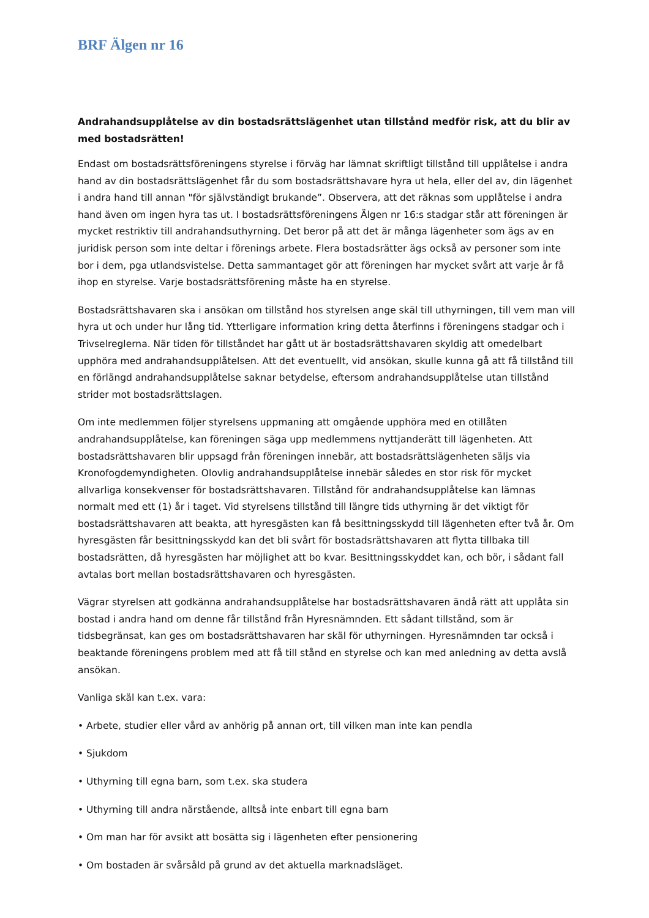BRF Älgen nr 16
Andrahandsupplåtelse av din bostadsrättslägenhet utan tillstånd medför risk, att du blir av med bostadsrätten!
Endast om bostadsrättsföreningens styrelse i förväg har lämnat skriftligt tillstånd till upplåtelse i andra hand av din bostadsrättslägenhet får du som bostadsrättshavare hyra ut hela, eller del av, din lägenhet i andra hand till annan "för självständigt brukande”. Observera, att det räknas som upplåtelse i andra hand även om ingen hyra tas ut. I bostadsrättsföreningens Älgen nr 16:s stadgar står att föreningen är mycket restriktiv till andrahandsuthyrning. Det beror på att det är många lägenheter som ägs av en juridisk person som inte deltar i förenings arbete. Flera bostadsrätter ägs också av personer som inte bor i dem, pga utlandsvistelse. Detta sammantaget gör att föreningen har mycket svårt att varje år få ihop en styrelse. Varje bostadsrättsförening måste ha en styrelse.
Bostadsrättshavaren ska i ansökan om tillstånd hos styrelsen ange skäl till uthyrningen, till vem man vill hyra ut och under hur lång tid. Ytterligare information kring detta återfinns i föreningens stadgar och i Trivselreglerna. När tiden för tillståndet har gått ut är bostadsrättshavaren skyldig att omedelbart upphöra med andrahandsupplåtelsen. Att det eventuellt, vid ansökan, skulle kunna gå att få tillstånd till en förlängd andrahandsupplåtelse saknar betydelse, eftersom andrahandsupplåtelse utan tillstånd strider mot bostadsrättslagen.
Om inte medlemmen följer styrelsens uppmaning att omgående upphöra med en otillåten andrahandsupplåtelse, kan föreningen säga upp medlemmens nyttjanderätt till lägenheten. Att bostadsrättshavaren blir uppsagd från föreningen innebär, att bostadsrättslägenheten säljs via Kronofogdemyndigheten. Olovlig andrahandsupplåtelse innebär således en stor risk för mycket allvarliga konsekvenser för bostadsrättshavaren. Tillstånd för andrahandsupplåtelse kan lämnas normalt med ett (1) år i taget. Vid styrelsens tillstånd till längre tids uthyrning är det viktigt för bostadsrättshavaren att beakta, att hyresgästen kan få besittningsskydd till lägenheten efter två år. Om hyresgästen får besittningsskydd kan det bli svårt för bostadsrättshavaren att flytta tillbaka till bostadsrätten, då hyresgästen har möjlighet att bo kvar. Besittningsskyddet kan, och bör, i sådant fall avtalas bort mellan bostadsrättshavaren och hyresgästen.
Vägrar styrelsen att godkänna andrahandsupplåtelse har bostadsrättshavaren ändå rätt att upplåta sin bostad i andra hand om denne får tillstånd från Hyresnämnden. Ett sådant tillstånd, som är tidsbegränsat, kan ges om bostadsrättshavaren har skäl för uthyrningen. Hyresnämnden tar också i beaktande föreningens problem med att få till stånd en styrelse och kan med anledning av detta avslå ansökan.
Vanliga skäl kan t.ex. vara:
• Arbete, studier eller vård av anhörig på annan ort, till vilken man inte kan pendla
• Sjukdom
• Uthyrning till egna barn, som t.ex. ska studera
• Uthyrning till andra närstående, alltså inte enbart till egna barn
• Om man har för avsikt att bosätta sig i lägenheten efter pensionering
• Om bostaden är svårsåld på grund av det aktuella marknadsläget.